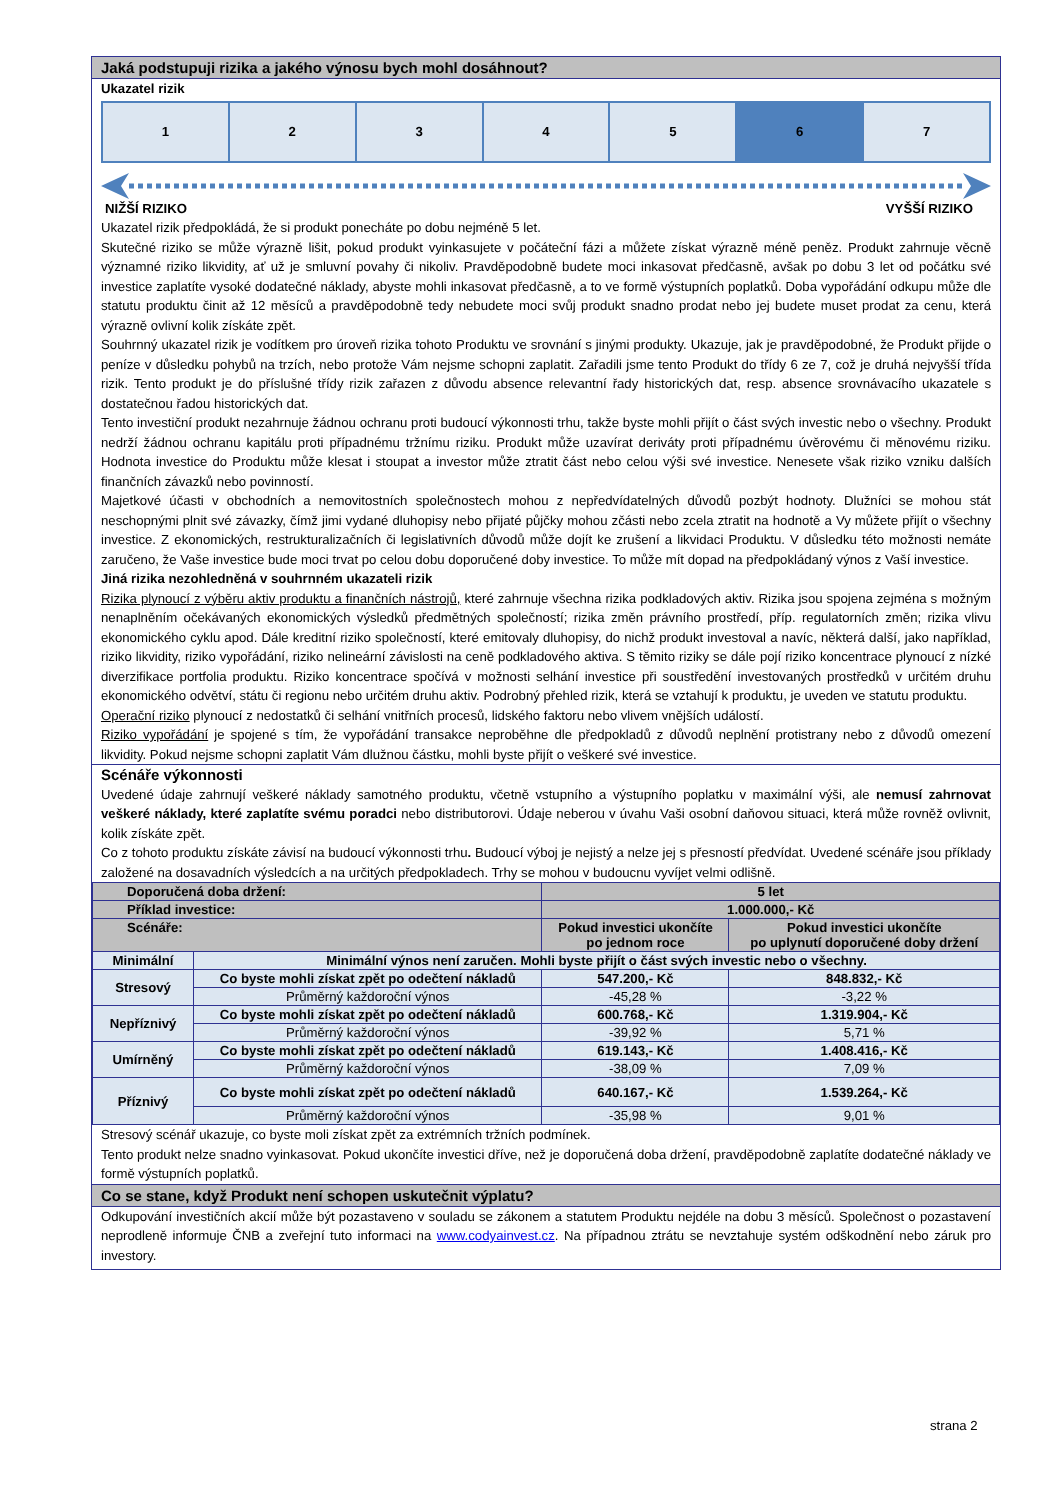Jaká podstupuji rizika a jakého výnosu bych mohl dosáhnout?
Ukazatel rizik
1 2 3 4 5 6 7
NIŽŠÍ RIZIKO VYŠŠÍ RIZIKO
Ukazatel rizik předpokládá, že si produkt ponecháte po dobu nejméně 5 let.
Skutečné riziko se může výrazně lišit, pokud produkt vyinkasujete v počáteční fázi a můžete získat výrazně méně peněz. Produkt zahrnuje věcně významné riziko likvidity, ať už je smluvní povahy či nikoliv. Pravděpodobně budete moci inkasovat předčasně, avšak po dobu 3 let od počátku své investice zaplatíte vysoké dodatečné náklady, abyste mohli inkasovat předčasně, a to ve formě výstupních poplatků. Doba vypořádání odkupu může dle statutu produktu činit až 12 měsíců a pravděpodobně tedy nebudete moci svůj produkt snadno prodat nebo jej budete muset prodat za cenu, která výrazně ovlivní kolik získáte zpět.
Souhrnný ukazatel rizik je vodítkem pro úroveň rizika tohoto Produktu ve srovnání s jinými produkty. Ukazuje, jak je pravděpodobné, že Produkt přijde o peníze v důsledku pohybů na trzích, nebo protože Vám nejsme schopni zaplatit. Zařadili jsme tento Produkt do třídy 6 ze 7, což je druhá nejvyšší třída rizik. Tento produkt je do příslušné třídy rizik zařazen z důvodu absence relevantní řady historických dat, resp. absence srovnávacího ukazatele s dostatečnou řadou historických dat.
Tento investiční produkt nezahrnuje žádnou ochranu proti budoucí výkonnosti trhu, takže byste mohli přijít o část svých investic nebo o všechny. Produkt nedrží žádnou ochranu kapitálu proti případnému tržnímu riziku. Produkt může uzavírat deriváty proti případnému úvěrovému či měnovému riziku. Hodnota investice do Produktu může klesat i stoupat a investor může ztratit část nebo celou výši své investice. Nenesete však riziko vzniku dalších finančních závazků nebo povinností.
Majetkové účasti v obchodních a nemovitostních společnostech mohou z nepředvídatelných důvodů pozbýt hodnoty. Dlužníci se mohou stát neschopnými plnit své závazky, čímž jimi vydané dluhopisy nebo přijaté půjčky mohou zčásti nebo zcela ztratit na hodnotě a Vy můžete přijít o všechny investice. Z ekonomických, restrukturalizačních či legislativních důvodů může dojít ke zrušení a likvidaci Produktu. V důsledku této možnosti nemáte zaručeno, že Vaše investice bude moci trvat po celou dobu doporučené doby investice. To může mít dopad na předpokládaný výnos z Vaší investice.
Jiná rizika nezohledněná v souhrnném ukazateli rizik
Rizika plynoucí z výběru aktiv produktu a finančních nástrojů, které zahrnuje všechna rizika podkladových aktiv. Rizika jsou spojena zejména s možným nenaplněním očekávaných ekonomických výsledků předmětných společností; rizika změn právního prostředí, příp. regulatorních změn; rizika vlivu ekonomického cyklu apod. Dále kreditní riziko společností, které emitovaly dluhopisy, do nichž produkt investoval a navíc, některá další, jako například, riziko likvidity, riziko vypořádání, riziko nelineární závislosti na ceně podkladového aktiva. S těmito riziky se dále pojí riziko koncentrace plynoucí z nízké diverzifikace portfolia produktu. Riziko koncentrace spočívá v možnosti selhání investice při soustředění investovaných prostředků v určitém druhu ekonomického odvětví, státu či regionu nebo určitém druhu aktiv. Podrobný přehled rizik, která se vztahují k produktu, je uveden ve statutu produktu.
Operační riziko plynoucí z nedostatků či selhání vnitřních procesů, lidského faktoru nebo vlivem vnějších událostí.
Riziko vypořádání je spojené s tím, že vypořádání transakce neproběhne dle předpokladů z důvodů neplnění protistrany nebo z důvodů omezení likvidity. Pokud nejsme schopni zaplatit Vám dlužnou částku, mohli byste přijít o veškeré své investice.
Scénáře výkonnosti
Uvedené údaje zahrnují veškeré náklady samotného produktu, včetně vstupního a výstupního poplatku v maximální výši, ale nemusí zahrnovat veškeré náklady, které zaplatíte svému poradci nebo distributorovi. Údaje neberou v úvahu Vaši osobní daňovou situaci, která může rovněž ovlivnit, kolik získáte zpět.
Co z tohoto produktu získáte závisí na budoucí výkonnosti trhu. Budoucí výboj je nejistý a nelze jej s přesností předvídat. Uvedené scénáře jsou příklady založené na dosavadních výsledcích a na určitých předpokladech. Trhy se mohou v budoucnu vyvíjet velmi odlišně.
| Doporučená doba držení: | | 5 let | |
| Příklad investice: | | 1.000.000,- Kč | |
| Scénáře: | | Pokud investici ukončíte po jednom roce | Pokud investici ukončíte po uplynutí doporučené doby držení |
| Minimální | Minimální výnos není zaručen. Mohli byste přijít o část svých investic nebo o všechny. | | |
| Stresový | Co byste mohli získat zpět po odečtení nákladů | 547.200,- Kč | 848.832,- Kč |
| | Průměrný každoroční výnos | -45,28 % | -3,22 % |
| Nepříznivý | Co byste mohli získat zpět po odečtení nákladů | 600.768,- Kč | 1.319.904,- Kč |
| | Průměrný každoroční výnos | -39,92 % | 5,71 % |
| Umírněný | Co byste mohli získat zpět po odečtení nákladů | 619.143,- Kč | 1.408.416,- Kč |
| | Průměrný každoroční výnos | -38,09 % | 7,09 % |
| Příznivý | Co byste mohli získat zpět po odečtení nákladů | 640.167,- Kč | 1.539.264,- Kč |
| | Průměrný každoroční výnos | -35,98 % | 9,01 % |
Stresový scénář ukazuje, co byste moli získat zpět za extrémních tržních podmínek.
Tento produkt nelze snadno vyinkasovat. Pokud ukončíte investici dříve, než je doporučená doba držení, pravděpodobně zaplatíte dodatečné náklady ve formě výstupních poplatků.
Co se stane, když Produkt není schopen uskutečnit výplatu?
Odkupování investičních akcií může být pozastaveno v souladu se zákonem a statutem Produktu nejdéle na dobu 3 měsíců. Společnost o pozastavení neprodleně informuje ČNB a zveřejní tuto informaci na www.codyainvest.cz. Na případnou ztrátu se nevztahuje systém odškodnění nebo záruk pro investory.
strana 2